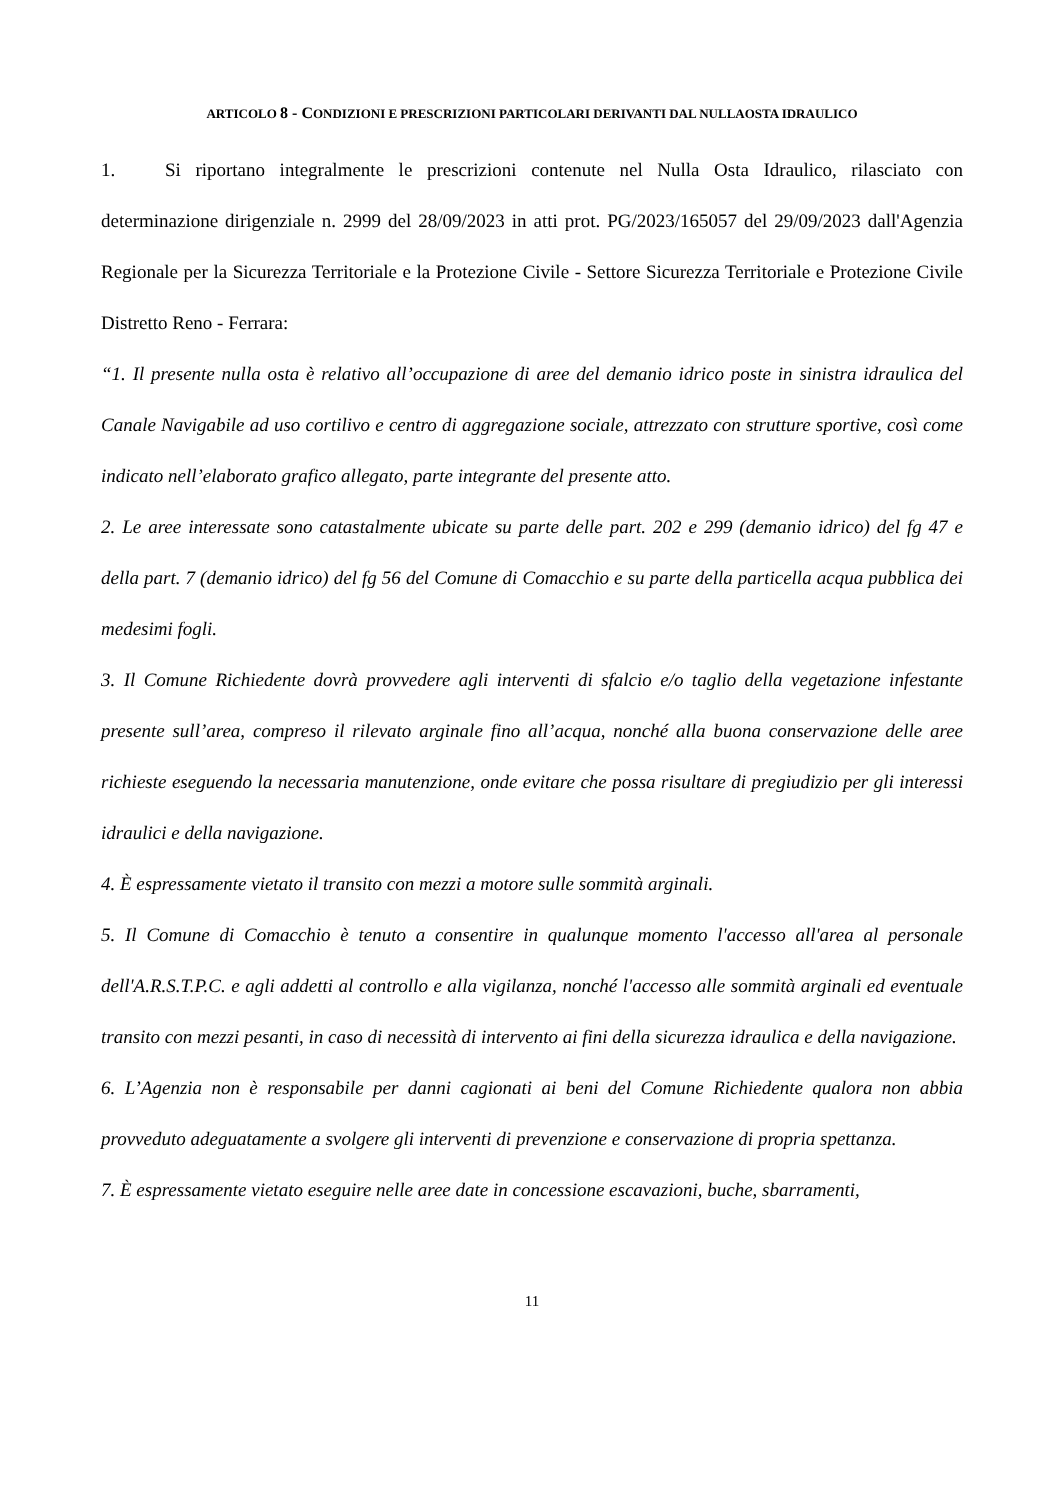ARTICOLO 8 - CONDIZIONI E PRESCRIZIONI PARTICOLARI DERIVANTI DAL NULLAOSTA IDRAULICO
1. Si riportano integralmente le prescrizioni contenute nel Nulla Osta Idraulico, rilasciato con determinazione dirigenziale n. 2999 del 28/09/2023 in atti prot. PG/2023/165057 del 29/09/2023 dall'Agenzia Regionale per la Sicurezza Territoriale e la Protezione Civile - Settore Sicurezza Territoriale e Protezione Civile Distretto Reno - Ferrara:
“1. Il presente nulla osta è relativo all’occupazione di aree del demanio idrico poste in sinistra idraulica del Canale Navigabile ad uso cortilivo e centro di aggregazione sociale, attrezzato con strutture sportive, così come indicato nell’elaborato grafico allegato, parte integrante del presente atto.
2. Le aree interessate sono catastalmente ubicate su parte delle part. 202 e 299 (demanio idrico) del fg 47 e della part. 7 (demanio idrico) del fg 56 del Comune di Comacchio e su parte della particella acqua pubblica dei medesimi fogli.
3. Il Comune Richiedente dovrà provvedere agli interventi di sfalcio e/o taglio della vegetazione infestante presente sull’area, compreso il rilevato arginale fino all’acqua, nonché alla buona conservazione delle aree richieste eseguendo la necessaria manutenzione, onde evitare che possa risultare di pregiudizio per gli interessi idraulici e della navigazione.
4. È espressamente vietato il transito con mezzi a motore sulle sommità arginali.
5. Il Comune di Comacchio è tenuto a consentire in qualunque momento l'accesso all'area al personale dell'A.R.S.T.P.C. e agli addetti al controllo e alla vigilanza, nonché l'accesso alle sommità arginali ed eventuale transito con mezzi pesanti, in caso di necessità di intervento ai fini della sicurezza idraulica e della navigazione.
6. L’Agenzia non è responsabile per danni cagionati ai beni del Comune Richiedente qualora non abbia provveduto adeguatamente a svolgere gli interventi di prevenzione e conservazione di propria spettanza.
7. È espressamente vietato eseguire nelle aree date in concessione escavazioni, buche, sbarramenti,
11